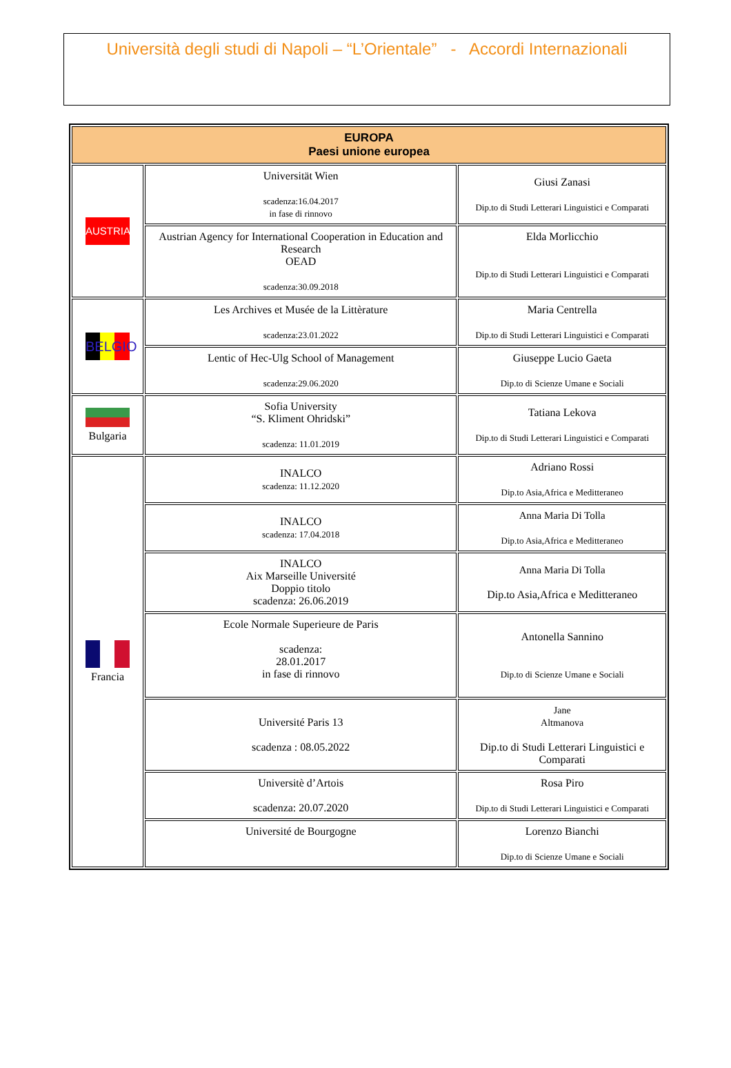Università degli studi di Napoli – “L’Orientale” - Accordi Internazionali
| EUROPA Paesi unione europea | | |
| --- | --- | --- |
| AUSTRIA | Universität Wien scadenza:16.04.2017 in fase di rinnovo | Giusi Zanasi Dip.to di Studi Letterari Linguistici e Comparati |
| | Austrian Agency for International Cooperation in Education and Research OEAD scadenza:30.09.2018 | Elda Morlicchio Dip.to di Studi Letterari Linguistici e Comparati |
| BELGIO | Les Archives et Musée de la Littèrature scadenza:23.01.2022 | Maria Centrella Dip.to di Studi Letterari Linguistici e Comparati |
| | Lentic of Hec-Ulg School of Management scadenza:29.06.2020 | Giuseppe Lucio Gaeta Dip.to di Scienze Umane e Sociali |
| Bulgaria | Sofia University “S. Kliment Ohridski” scadenza: 11.01.2019 | Tatiana Lekova Dip.to di Studi Letterari Linguistici e Comparati |
| Francia | INALCO scadenza: 11.12.2020 | Adriano Rossi Dip.to Asia,Africa e Meditteraneo |
| | INALCO scadenza: 17.04.2018 | Anna Maria Di Tolla Dip.to Asia,Africa e Meditteraneo |
| | INALCO Aix Marseille Université Doppio titolo scadenza: 26.06.2019 | Anna Maria Di Tolla Dip.to Asia,Africa e Meditteraneo |
| | Ecole Normale Superieure de Paris scadenza: 28.01.2017 in fase di rinnovo | Antonella Sannino Dip.to di Scienze Umane e Sociali |
| | Université Paris 13 scadenza : 08.05.2022 | Jane Altmanova Dip.to di Studi Letterari Linguistici e Comparati |
| | Universitè d’Artois scadenza: 20.07.2020 | Rosa Piro Dip.to di Studi Letterari Linguistici e Comparati |
| | Université de Bourgogne | Lorenzo Bianchi Dip.to di Scienze Umane e Sociali |